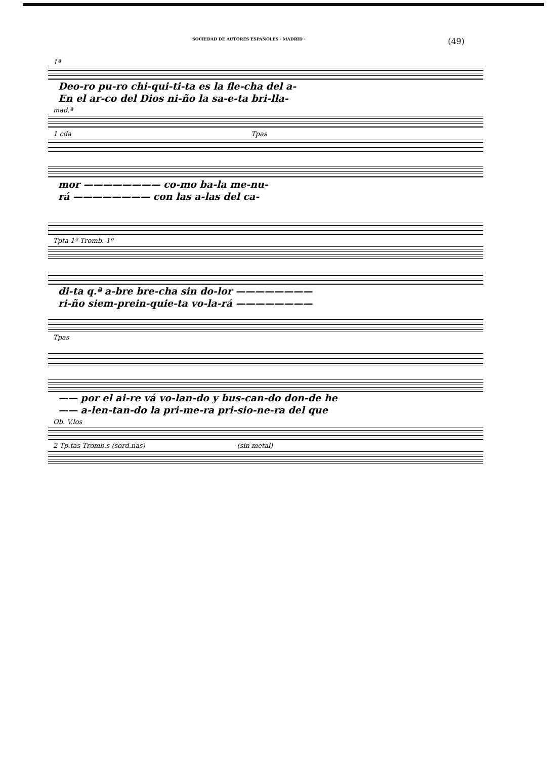SOCIEDAD DE AUTORES ESPAÑOLES · MADRID · (49)
1ª
Deo-ro pu-ro chi-qui-ti-ta es la fle-cha del a-
En el ar-co del Dios ni-ño la sa-e-ta bri-lla-
mad.ª
1 cda Tpas
mor ———————— co-mo ba-la me-nu-
rá ———————— con las a-las del ca-
Tpta 1ª Tromb. 1º
di-ta q.ª a-bre bre-cha sin do-lor ————————
ri-ño siem-prein-quie-ta vo-la-rá ————————
Tpas
—— por el ai-re vá vo-lan-do y bus-can-do don-de he
—— a-len-tan-do la pri-me-ra pri-sio-ne-ra del que
Ob. V.los
2 Tp.tas Tromb.s (sord.nas) (sin metal)